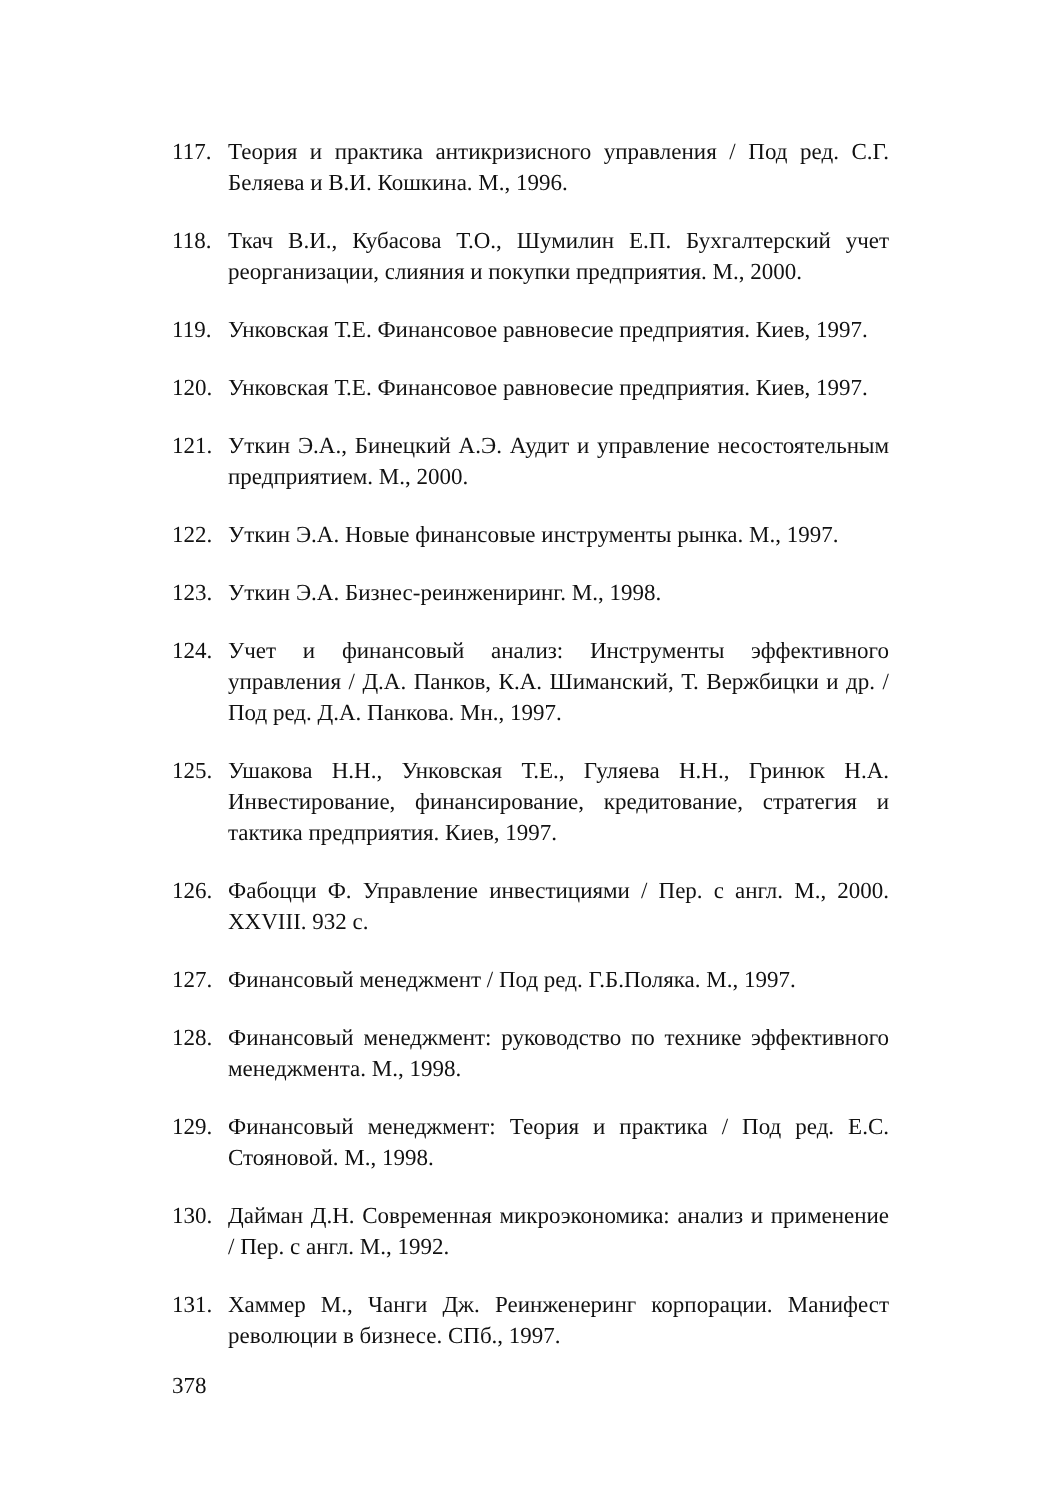117. Теория и практика антикризисного управления / Под ред. С.Г. Беляева и В.И. Кошкина. М., 1996.
118. Ткач В.И., Кубасова Т.О., Шумилин Е.П. Бухгалтерский учет реорганизации, слияния и покупки предприятия. М., 2000.
119. Унковская Т.Е. Финансовое равновесие предприятия. Киев, 1997.
120. Унковская Т.Е. Финансовое равновесие предприятия. Киев, 1997.
121. Уткин Э.А., Бинецкий А.Э. Аудит и управление несостоятельным предприятием. М., 2000.
122. Уткин Э.А. Новые финансовые инструменты рынка. М., 1997.
123. Уткин Э.А. Бизнес-реинжениринг. М., 1998.
124. Учет и финансовый анализ: Инструменты эффективного управления / Д.А. Панков, К.А. Шиманский, Т. Вержбицки и др. / Под ред. Д.А. Панкова. Мн., 1997.
125. Ушакова Н.Н., Унковская Т.Е., Гуляева Н.Н., Гринюк Н.А. Инвестирование, финансирование, кредитование, стратегия и тактика предприятия. Киев, 1997.
126. Фабоцци Ф. Управление инвестициями / Пер. с англ. М., 2000. XXVIII. 932 с.
127. Финансовый менеджмент / Под ред. Г.Б.Поляка. М., 1997.
128. Финансовый менеджмент: руководство по технике эффективного менеджмента. М., 1998.
129. Финансовый менеджмент: Теория и практика / Под ред. Е.С. Стояновой. М., 1998.
130. Дайман Д.Н. Современная микроэкономика: анализ и применение / Пер. с англ. М., 1992.
131. Хаммер М., Чанги Дж. Реинженеринг корпорации. Манифест революции в бизнесе. СПб., 1997.
378